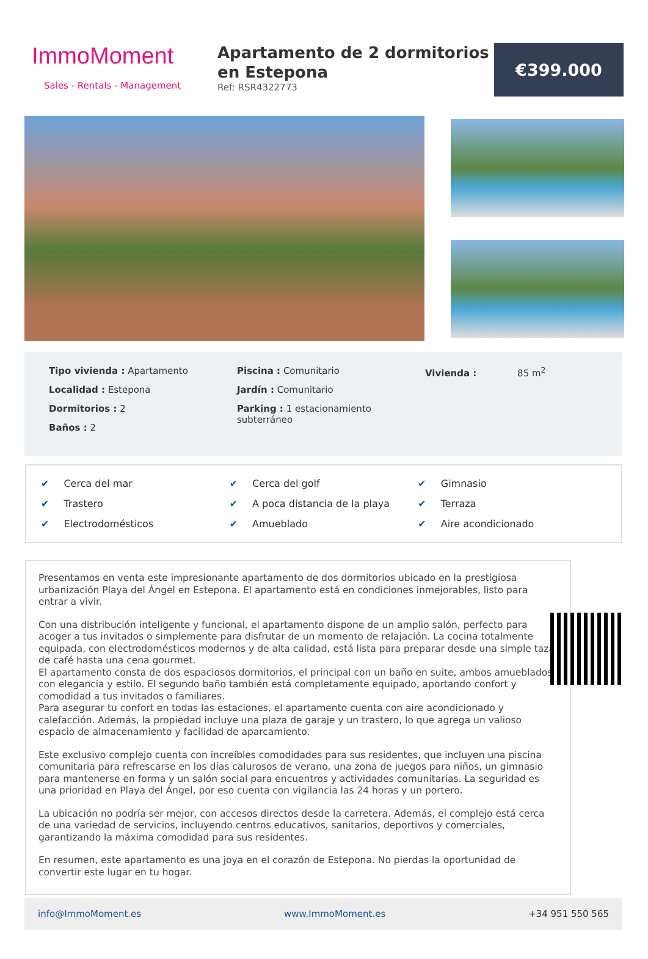ImmoMoment
Sales - Rentals - Management
Apartamento de 2 dormitorios en Estepona
Ref: RSR4322773
€399.000
Tipo vivienda : Apartamento
Localidad : Estepona
Dormitorios : 2
Baños : 2
Piscina : Comunitario
Jardín : Comunitario
Parking : 1 estacionamiento subterráneo
Vivienda : 85 m<sup>2</sup>
✔ Cerca del mar
✔ Cerca del golf
✔ Gimnasio
✔ Trastero
✔ A poca distancia de la playa
✔ Terraza
✔ Electrodomésticos
✔ Amueblado
✔ Aire acondicionado
Presentamos en venta este impresionante apartamento de dos dormitorios ubicado en la prestigiosa urbanización Playa del Ángel en Estepona. El apartamento está en condiciones inmejorables, listo para entrar a vivir.
Con una distribución inteligente y funcional, el apartamento dispone de un amplio salón, perfecto para acoger a tus invitados o simplemente para disfrutar de un momento de relajación. La cocina totalmente equipada, con electrodomésticos modernos y de alta calidad, está lista para preparar desde una simple taza de café hasta una cena gourmet.
El apartamento consta de dos espaciosos dormitorios, el principal con un baño en suite, ambos amueblados con elegancia y estilo. El segundo baño también está completamente equipado, aportando confort y comodidad a tus invitados o familiares.
Para asegurar tu confort en todas las estaciones, el apartamento cuenta con aire acondicionado y calefacción. Además, la propiedad incluye una plaza de garaje y un trastero, lo que agrega un valioso espacio de almacenamiento y facilidad de aparcamiento.
Este exclusivo complejo cuenta con increíbles comodidades para sus residentes, que incluyen una piscina comunitaria para refrescarse en los días calurosos de verano, una zona de juegos para niños, un gimnasio para mantenerse en forma y un salón social para encuentros y actividades comunitarias. La seguridad es una prioridad en Playa del Ángel, por eso cuenta con vigilancia las 24 horas y un portero.
La ubicación no podría ser mejor, con accesos directos desde la carretera. Además, el complejo está cerca de una variedad de servicios, incluyendo centros educativos, sanitarios, deportivos y comerciales, garantizando la máxima comodidad para sus residentes.
En resumen, este apartamento es una joya en el corazón de Estepona. No pierdas la oportunidad de convertir este lugar en tu hogar.
info@ImmoMoment.es www.ImmoMoment.es +34 951 550 565